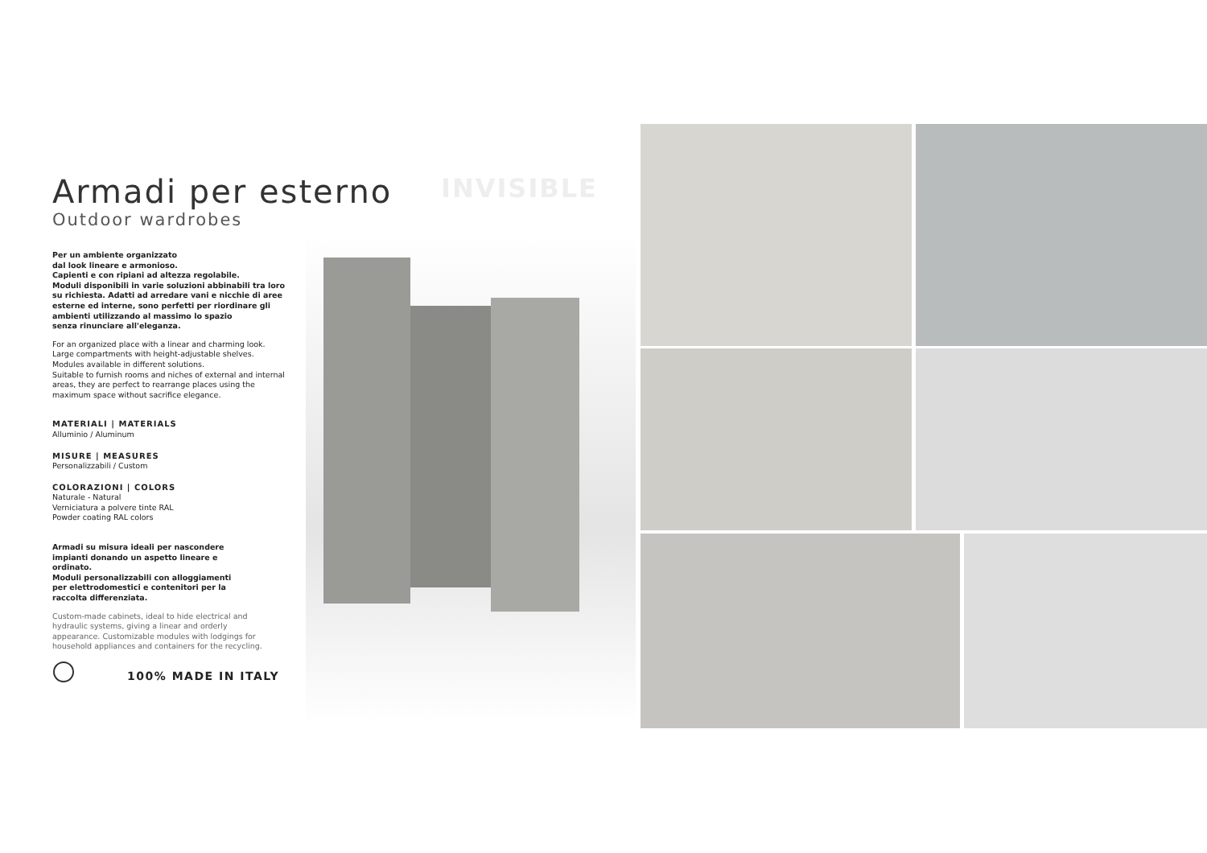Armadi per esterno
Outdoor wardrobes
Per un ambiente organizzato
dal look lineare e armonioso.
Capienti e con ripiani ad altezza regolabile.
Moduli disponibili in varie soluzioni abbinabili tra loro su richiesta. Adatti ad arredare vani e nicchie di aree esterne ed interne, sono perfetti per riordinare gli ambienti utilizzando al massimo lo spazio
senza rinunciare all'eleganza.
For an organized place with a linear and charming look.
Large compartments with height-adjustable shelves.
Modules available in different solutions.
Suitable to furnish rooms and niches of external and internal areas, they are perfect to rearrange places using the maximum space without sacrifice elegance.
MATERIALI | MATERIALS
Alluminio / Aluminum
MISURE | MEASURES
Personalizzabili / Custom
COLORAZIONI | COLORS
Naturale - Natural
Verniciatura a polvere tinte RAL
Powder coating RAL colors
Armadi su misura ideali per nascondere impianti donando un aspetto lineare e ordinato.
Moduli personalizzabili con alloggiamenti per elettrodomestici e contenitori per la raccolta differenziata.
Custom-made cabinets, ideal to hide electrical and hydraulic systems, giving a linear and orderly appearance. Customizable modules with lodgings for household appliances and containers for the recycling.
INVISIBLE
100% MADE IN ITALY